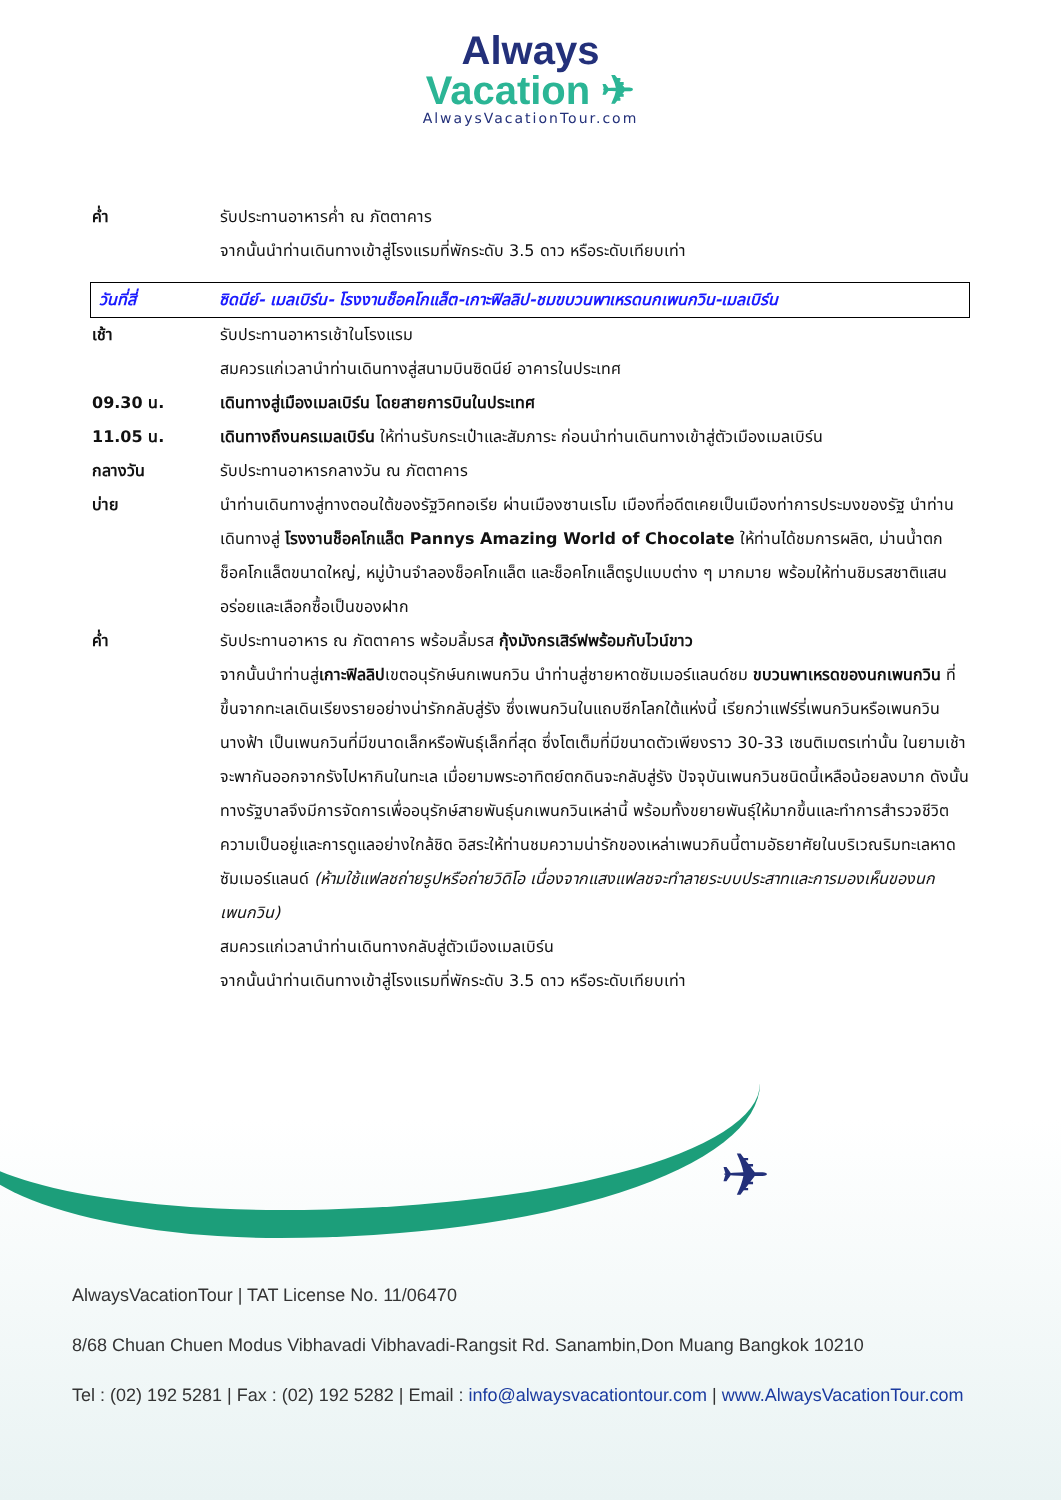Always
Vacation ✈
AlwaysVacationTour.com
ค่ำ รับประทานอาหารค่ำ ณ ภัตตาคาร
จากนั้นนำท่านเดินทางเข้าสู่โรงแรมที่พักระดับ 3.5 ดาว หรือระดับเทียบเท่า
วันที่สี่ ซิดนีย์- เมลเบิร์น- โรงงานช็อคโกแล็ต-เกาะฟิลลิป-ชมขบวนพาเหรดนกเพนกวิน-เมลเบิร์น
เช้า รับประทานอาหารเช้าในโรงแรม
สมควรแก่เวลานำท่านเดินทางสู่สนามบินซิดนีย์ อาคารในประเทศ
09.30 น. เดินทางสู่เมืองเมลเบิร์น โดยสายการบินในประเทศ
11.05 น. เดินทางถึงนครเมลเบิร์น ให้ท่านรับกระเป๋าและสัมภาระ ก่อนนำท่านเดินทางเข้าสู่ตัวเมืองเมลเบิร์น
กลางวัน รับประทานอาหารกลางวัน ณ ภัตตาคาร
บ่าย นำท่านเดินทางสู่ทางตอนใต้ของรัฐวิคทอเรีย ผ่านเมืองซานเรโม เมืองที่อดีตเคยเป็นเมืองท่าการประมงของรัฐ นำท่านเดินทางสู่ โรงงานช็อคโกแล็ต Pannys Amazing World of Chocolate ให้ท่านได้ชมการผลิต, ม่านน้ำตกช็อคโกแล็ตขนาดใหญ่, หมู่บ้านจำลองช็อคโกแล็ต และช็อคโกแล็ตรูปแบบต่าง ๆ มากมาย พร้อมให้ท่านชิมรสชาติแสนอร่อยและเลือกซื้อเป็นของฝาก
ค่ำ รับประทานอาหาร ณ ภัตตาคาร พร้อมลิ้มรส กุ้งมังกรเสิร์ฟพร้อมกับไวน์ขาว
จากนั้นนำท่านสู่เกาะฟิลลิปเขตอนุรักษ์นกเพนกวิน นำท่านสู่ชายหาดซัมเมอร์แลนด์ชม ขบวนพาเหรดของนกเพนกวิน ที่ขึ้นจากทะเลเดินเรียงรายอย่างน่ารักกลับสู่รัง ซึ่งเพนกวินในแถบซีกโลกใต้แห่งนี้ เรียกว่าแฟร์รี่เพนกวินหรือเพนกวินนางฟ้า เป็นเพนกวินที่มีขนาดเล็กหรือพันธุ์เล็กที่สุด ซึ่งโตเต็มที่มีขนาดตัวเพียงราว 30-33 เซนติเมตรเท่านั้น ในยามเช้าจะพากันออกจากรังไปหากินในทะเล เมื่อยามพระอาทิตย์ตกดินจะกลับสู่รัง ปัจจุบันเพนกวินชนิดนี้เหลือน้อยลงมาก ดังนั้นทางรัฐบาลจึงมีการจัดการเพื่ออนุรักษ์สายพันธุ์นกเพนกวินเหล่านี้ พร้อมทั้งขยายพันธุ์ให้มากขึ้นและทำการสำรวจชีวิตความเป็นอยู่และการดูแลอย่างใกล้ชิด อิสระให้ท่านชมความน่ารักของเหล่าเพนวกินนี้ตามอัธยาศัยในบริเวณริมทะเลหาดซัมเมอร์แลนด์ (ห้ามใช้แฟลชถ่ายรูปหรือถ่ายวิดิโอ เนื่องจากแสงแฟลชจะทำลายระบบประสาทและการมองเห็นของนกเพนกวิน)
สมควรแก่เวลานำท่านเดินทางกลับสู่ตัวเมืองเมลเบิร์น
จากนั้นนำท่านเดินทางเข้าสู่โรงแรมที่พักระดับ 3.5 ดาว หรือระดับเทียบเท่า
✈
AlwaysVacationTour | TAT License No. 11/06470
8/68 Chuan Chuen Modus Vibhavadi Vibhavadi-Rangsit Rd. Sanambin,Don Muang Bangkok 10210
Tel : (02) 192 5281 | Fax : (02) 192 5282 | Email : info@alwaysvacationtour.com | www.AlwaysVacationTour.com